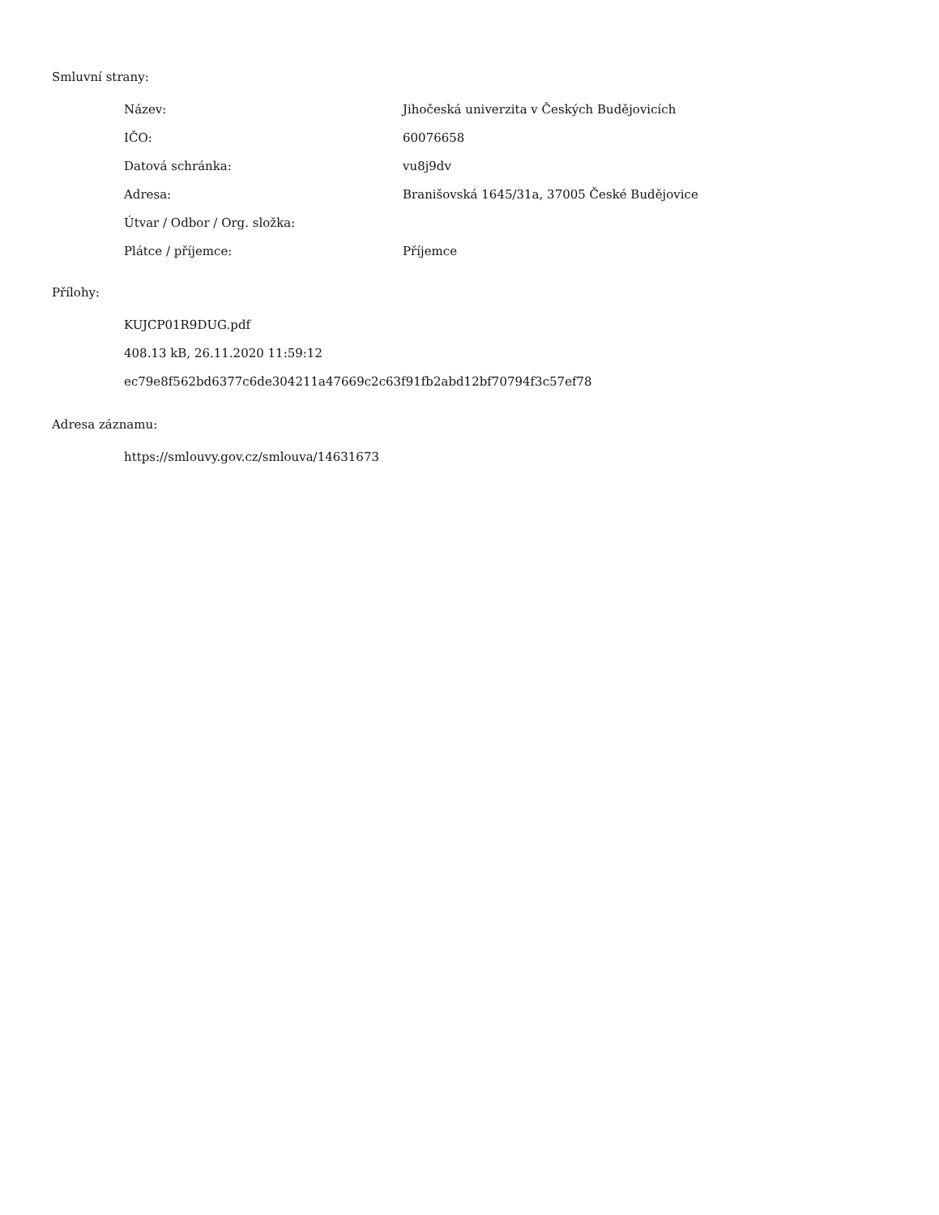Smluvní strany:
| Název: | Jihočeská univerzita v Českých Budějovicích |
| IČO: | 60076658 |
| Datová schránka: | vu8j9dv |
| Adresa: | Branišovská 1645/31a, 37005 České Budějovice |
| Útvar / Odbor / Org. složka: | |
| Plátce / příjemce: | Příjemce |
Přílohy:
KUJCP01R9DUG.pdf
408.13 kB, 26.11.2020 11:59:12
ec79e8f562bd6377c6de304211a47669c2c63f91fb2abd12bf70794f3c57ef78
Adresa záznamu:
https://smlouvy.gov.cz/smlouva/14631673